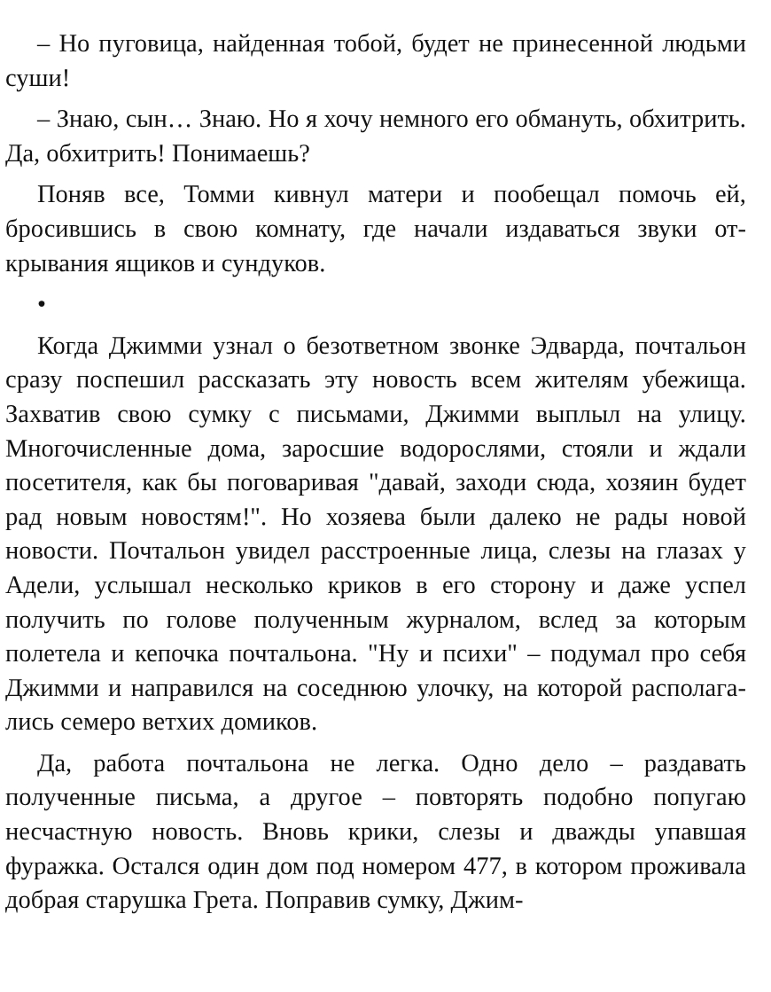– Но пуговица, найденная тобой, будет не принесенной людьми суши!
– Знаю, сын… Знаю. Но я хочу немного его обмануть, об­хитрить. Да, обхитрить! Понимаешь?
Поняв все, Томми кивнул матери и пообещал помочь ей, бросившись в свою комнату, где начали издаваться звуки от­крывания ящиков и сундуков.
•
Когда Джимми узнал о безответном звонке Эдварда, поч­тальон сразу поспешил рассказать эту новость всем жите­лям убежища. Захватив свою сумку с письмами, Джимми выплыл на улицу. Многочисленные дома, заросшие водорос­лями, стояли и ждали посетителя, как бы поговаривая "да­вай, заходи сюда, хозяин будет рад новым новостям!". Но хо­зяева были далеко не рады новой новости. Почтальон уви­дел расстроенные лица, слезы на глазах у Адели, услышал несколько криков в его сторону и даже успел получить по голове полученным журналом, вслед за которым полетела и кепочка почтальона. "Ну и психи" – подумал про себя Джим­ми и направился на соседнюю улочку, на которой располага­лись семеро ветхих домиков.
Да, работа почтальона не легка. Одно дело – раздавать полученные письма, а другое – повторять подобно попугаю несчастную новость. Вновь крики, слезы и дважды упавшая фуражка. Остался один дом под номером 477, в котором проживала добрая старушка Грета. Поправив сумку, Джим-